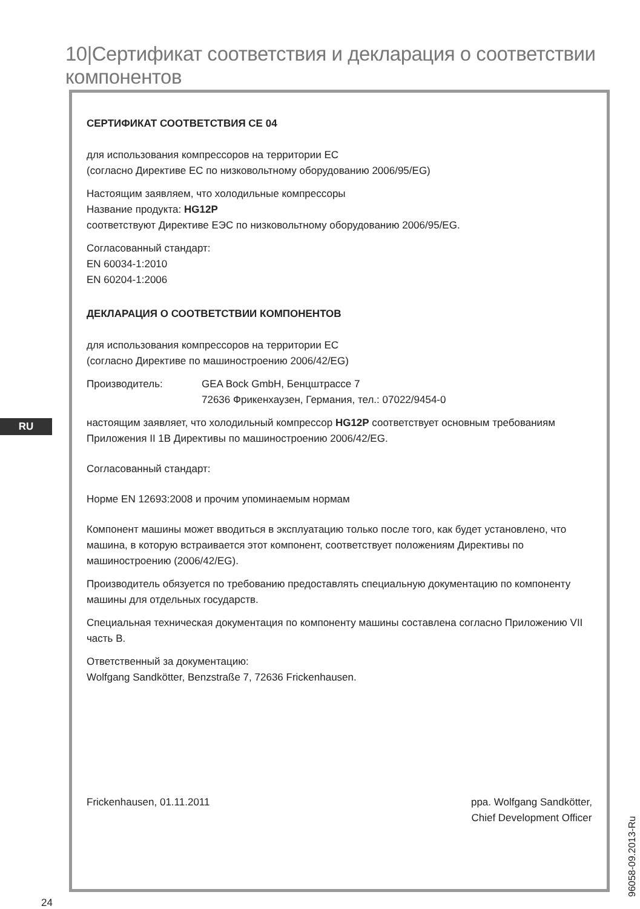10|Сертификат соответствия и декларация о соответствии компонентов
RU
СЕРТИФИКАТ СООТВЕТСТВИЯ CE 04
для использования компрессоров на территории ЕС
(согласно Директиве ЕС по низковольтному оборудованию 2006/95/EG)
Настоящим заявляем, что холодильные компрессоры
Название продукта: HG12P
соответствуют Директиве ЕЭС по низковольтному оборудованию 2006/95/EG.
Согласованный стандарт:
EN 60034-1:2010
EN 60204-1:2006
ДЕКЛАРАЦИЯ О СООТВЕТСТВИИ КОМПОНЕНТОВ
для использования компрессоров на территории ЕС
(согласно Директиве по машиностроению 2006/42/EG)
Производитель: GEA Bock GmbH, Бенцштрассе 7
72636 Фрикенхаузен, Германия, тел.: 07022/9454-0
настоящим заявляет, что холодильный компрессор HG12P соответствует основным требованиям Приложения II 1B Директивы по машиностроению 2006/42/EG.
Согласованный стандарт:
Норме EN 12693:2008 и прочим упоминаемым нормам
Компонент машины может вводиться в эксплуатацию только после того, как будет установлено, что машина, в которую встраивается этот компонент, соответствует положениям Директивы по машиностроению (2006/42/EG).
Производитель обязуется по требованию предоставлять специальную документацию по компоненту машины для отдельных государств.
Специальная техническая документация по компоненту машины составлена согласно Приложению VII часть B.
Ответственный за документацию:
Wolfgang Sandkötter, Benzstraße 7, 72636 Frickenhausen.
Frickenhausen, 01.11.2011 ppa. Wolfgang Sandkötter,
Chief Development Officer
24 96058-09.2013-Ru